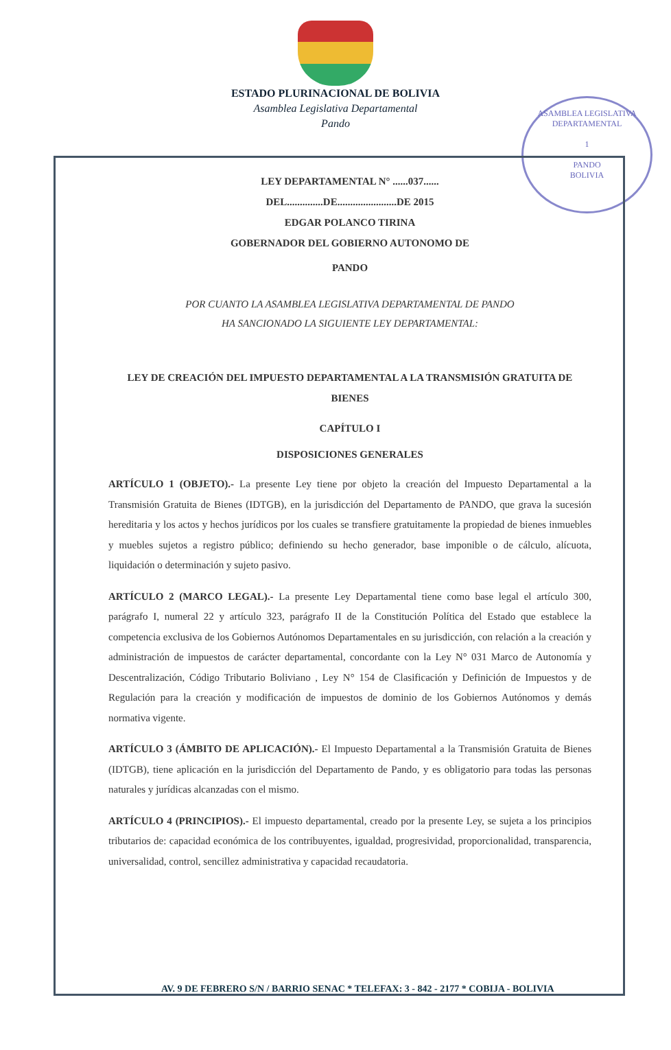ESTADO PLURINACIONAL DE BOLIVIA
Asamblea Legislativa Departamental
Pando
ASAMBLEA LEGISLATIVA DEPARTAMENTAL
1
PANDO
BOLIVIA
LEY DEPARTAMENTAL N° ......037......
DEL..............DE.......................DE 2015
EDGAR POLANCO TIRINA
GOBERNADOR DEL GOBIERNO AUTONOMO DE
PANDO
POR CUANTO LA ASAMBLEA LEGISLATIVA DEPARTAMENTAL DE PANDO
HA SANCIONADO LA SIGUIENTE LEY DEPARTAMENTAL:
LEY DE CREACIÓN DEL IMPUESTO DEPARTAMENTAL A LA TRANSMISIÓN GRATUITA DE BIENES
CAPÍTULO I
DISPOSICIONES GENERALES
ARTÍCULO 1 (OBJETO).- La presente Ley tiene por objeto la creación del Impuesto Departamental a la Transmisión Gratuita de Bienes (IDTGB), en la jurisdicción del Departamento de PANDO, que grava la sucesión hereditaria y los actos y hechos jurídicos por los cuales se transfiere gratuitamente la propiedad de bienes inmuebles y muebles sujetos a registro público; definiendo su hecho generador, base imponible o de cálculo, alícuota, liquidación o determinación y sujeto pasivo.
ARTÍCULO 2 (MARCO LEGAL).- La presente Ley Departamental tiene como base legal el artículo 300, parágrafo I, numeral 22 y artículo 323, parágrafo II de la Constitución Política del Estado que establece la competencia exclusiva de los Gobiernos Autónomos Departamentales en su jurisdicción, con relación a la creación y administración de impuestos de carácter departamental, concordante con la Ley N° 031 Marco de Autonomía y Descentralización, Código Tributario Boliviano , Ley N° 154 de Clasificación y Definición de Impuestos y de Regulación para la creación y modificación de impuestos de dominio de los Gobiernos Autónomos y demás normativa vigente.
ARTÍCULO 3 (ÁMBITO DE APLICACIÓN).- El Impuesto Departamental a la Transmisión Gratuita de Bienes (IDTGB), tiene aplicación en la jurisdicción del Departamento de Pando, y es obligatorio para todas las personas naturales y jurídicas alcanzadas con el mismo.
ARTÍCULO 4 (PRINCIPIOS).- El impuesto departamental, creado por la presente Ley, se sujeta a los principios tributarios de: capacidad económica de los contribuyentes, igualdad, progresividad, proporcionalidad, transparencia, universalidad, control, sencillez administrativa y capacidad recaudatoria.
AV. 9 DE FEBRERO S/N / BARRIO SENAC * TELEFAX: 3 - 842 - 2177 * COBIJA - BOLIVIA